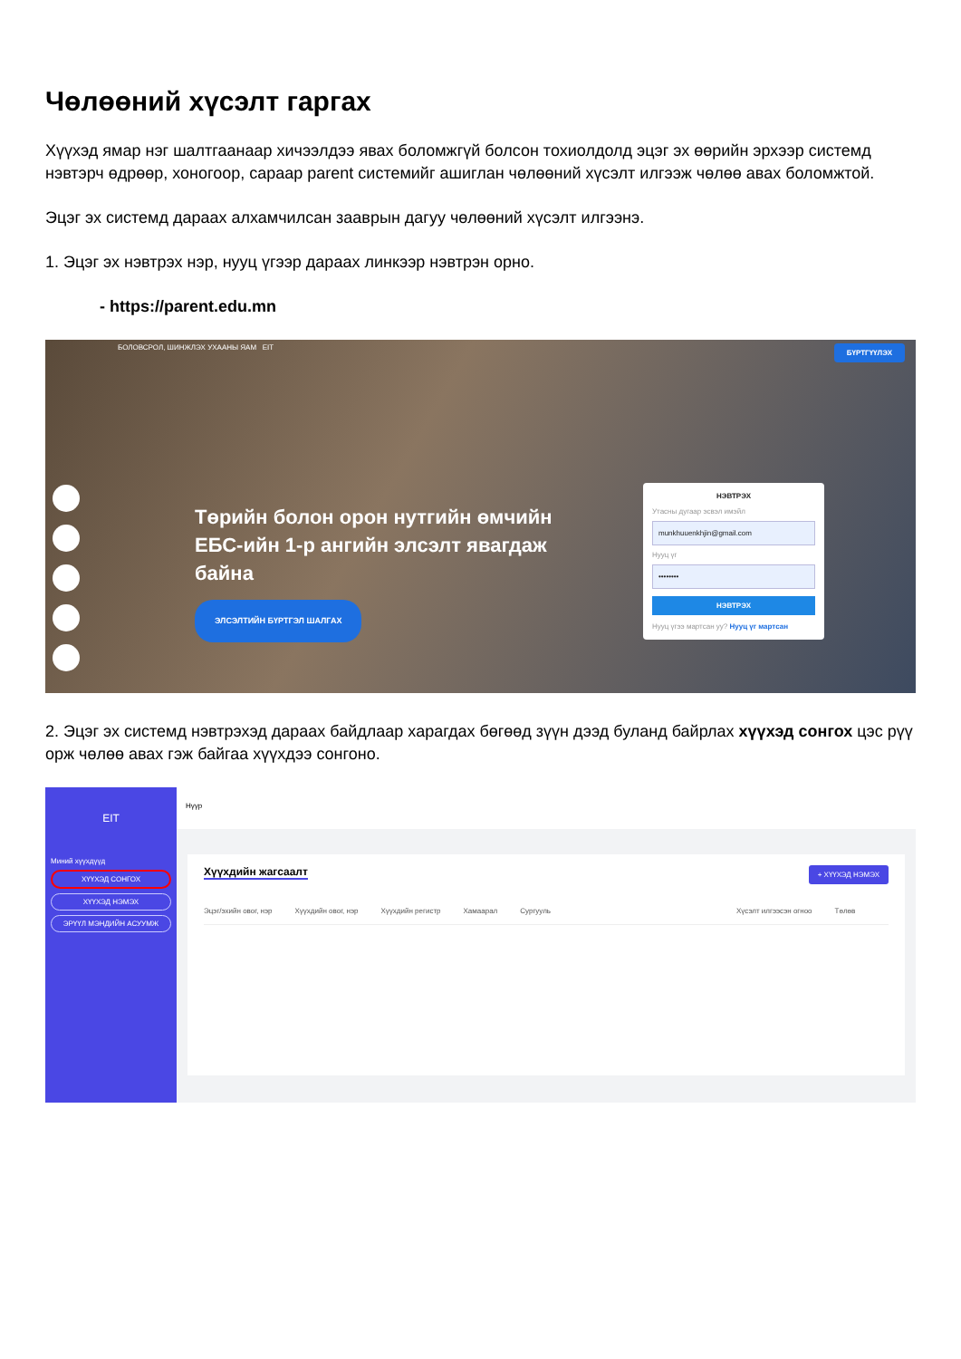Чөлөөний хүсэлт гаргах
Хүүхэд ямар нэг шалтгаанаар хичээлдээ явах боломжгүй болсон тохиолдолд эцэг эх өөрийн эрхээр системд нэвтэрч өдрөөр, хоногоор, сараар parent системийг ашиглан чөлөөний хүсэлт илгээж чөлөө авах боломжтой.
Эцэг эх системд дараах алхамчилсан зааврын дагуу чөлөөний хүсэлт илгээнэ.
1. Эцэг эх нэвтрэх нэр, нууц үгээр дараах линкээр нэвтрэн орно.
- https://parent.edu.mn
БОЛОВСРОЛ, ШИНЖЛЭХ УХААНЫ ЯАМ EIT БҮРТГҮҮЛЭХ
Төрийн болон орон нутгийн өмчийн ЕБС-ийн 1-р ангийн элсэлт явагдаж байна
ЭЛСЭЛТИЙН БҮРТГЭЛ ШАЛГАХ
НЭВТРЭХ
Утасны дугаар эсвэл имэйл
munkhuuenkhjin@gmail.com
Нууц үг
••••••••
НЭВТРЭХ
Нууц үгээ мартсан уу? Нууц үг мартсан
2. Эцэг эх системд нэвтрэхэд дараах байдлаар харагдах бөгөөд зүүн дээд буланд байрлах хүүхэд сонгох цэс рүү орж чөлөө авах гэж байгаа хүүхдээ сонгоно.
EIT
Миний хүүхдүүд
ХҮҮХЭД СОНГОХ
ХҮҮХЭД НЭМЭХ
ЭРҮҮЛ МЭНДИЙН АСУУМЖ
Нүүр
Хүүхдийн жагсаалт
+ ХҮҮХЭД НЭМЭХ
Эцэг/эхийн овог, нэр Хүүхдийн овог, нэр Хүүхдийн регистр Хамаарал Сургууль Хүсэлт илгээсэн огноо Төлөв